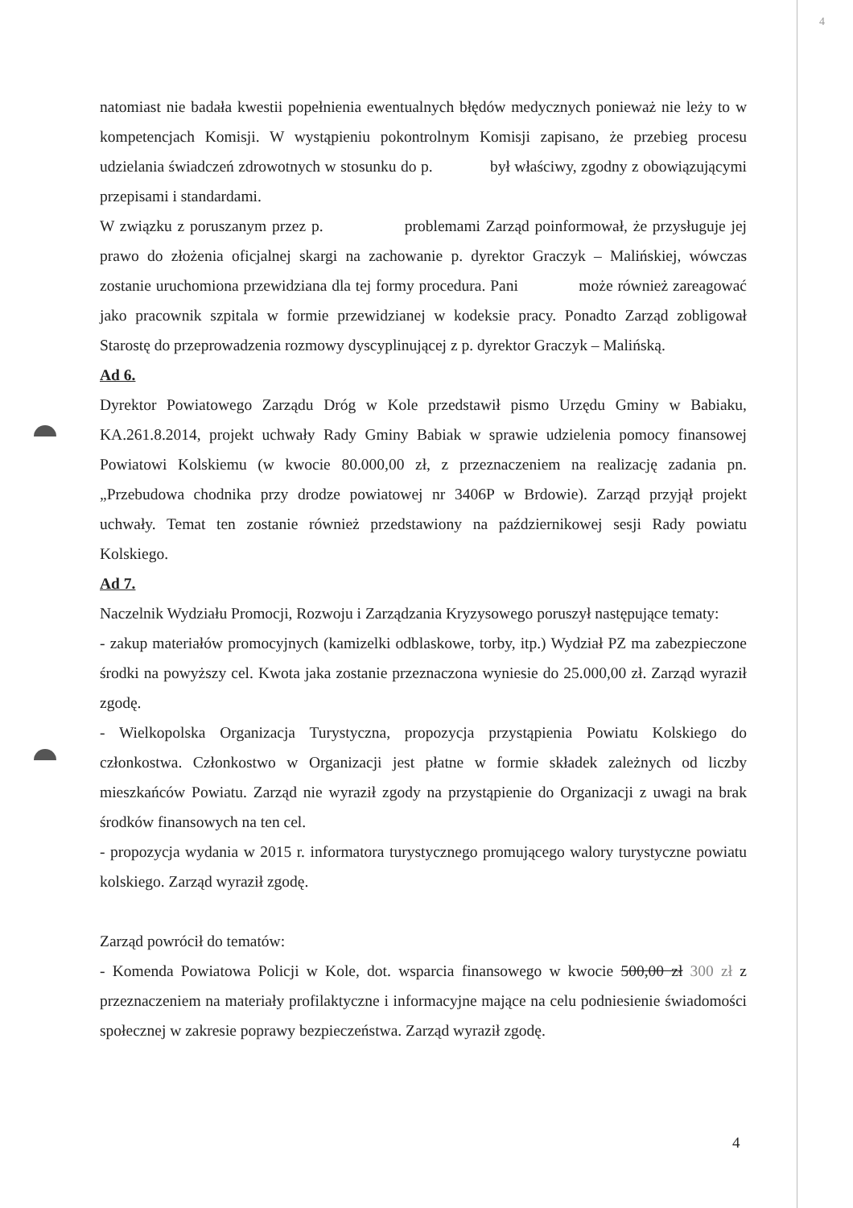4
natomiast nie badała kwestii popełnienia ewentualnych błędów medycznych ponieważ nie leży to w kompetencjach Komisji. W wystąpieniu pokontrolnym Komisji zapisano, że przebieg procesu udzielania świadczeń zdrowotnych w stosunku do p. był właściwy, zgodny z obowiązującymi przepisami i standardami.
W związku z poruszanym przez p. problemami Zarząd poinformował, że przysługuje jej prawo do złożenia oficjalnej skargi na zachowanie p. dyrektor Graczyk – Malińskiej, wówczas zostanie uruchomiona przewidziana dla tej formy procedura. Pani może również zareagować jako pracownik szpitala w formie przewidzianej w kodeksie pracy. Ponadto Zarząd zobligował Starostę do przeprowadzenia rozmowy dyscyplinującej z p. dyrektor Graczyk – Malińską.
Ad 6.
Dyrektor Powiatowego Zarządu Dróg w Kole przedstawił pismo Urzędu Gminy w Babiaku, KA.261.8.2014, projekt uchwały Rady Gminy Babiak w sprawie udzielenia pomocy finansowej Powiatowi Kolskiemu (w kwocie 80.000,00 zł, z przeznaczeniem na realizację zadania pn. „Przebudowa chodnika przy drodze powiatowej nr 3406P w Brdowie). Zarząd przyjął projekt uchwały. Temat ten zostanie również przedstawiony na październikowej sesji Rady powiatu Kolskiego.
Ad 7.
Naczelnik Wydziału Promocji, Rozwoju i Zarządzania Kryzysowego poruszył następujące tematy:
- zakup materiałów promocyjnych (kamizelki odblaskowe, torby, itp.) Wydział PZ ma zabezpieczone środki na powyższy cel. Kwota jaka zostanie przeznaczona wyniesie do 25.000,00 zł. Zarząd wyraził zgodę.
- Wielkopolska Organizacja Turystyczna, propozycja przystąpienia Powiatu Kolskiego do członkostwa. Członkostwo w Organizacji jest płatne w formie składek zależnych od liczby mieszkańców Powiatu. Zarząd nie wyraził zgody na przystąpienie do Organizacji z uwagi na brak środków finansowych na ten cel.
- propozycja wydania w 2015 r. informatora turystycznego promującego walory turystyczne powiatu kolskiego. Zarząd wyraził zgodę.
Zarząd powrócił do tematów:
- Komenda Powiatowa Policji w Kole, dot. wsparcia finansowego w kwocie 500,00 zł 300 zł z przeznaczeniem na materiały profilaktyczne i informacyjne mające na celu podniesienie świadomości społecznej w zakresie poprawy bezpieczeństwa. Zarząd wyraził zgodę.
4